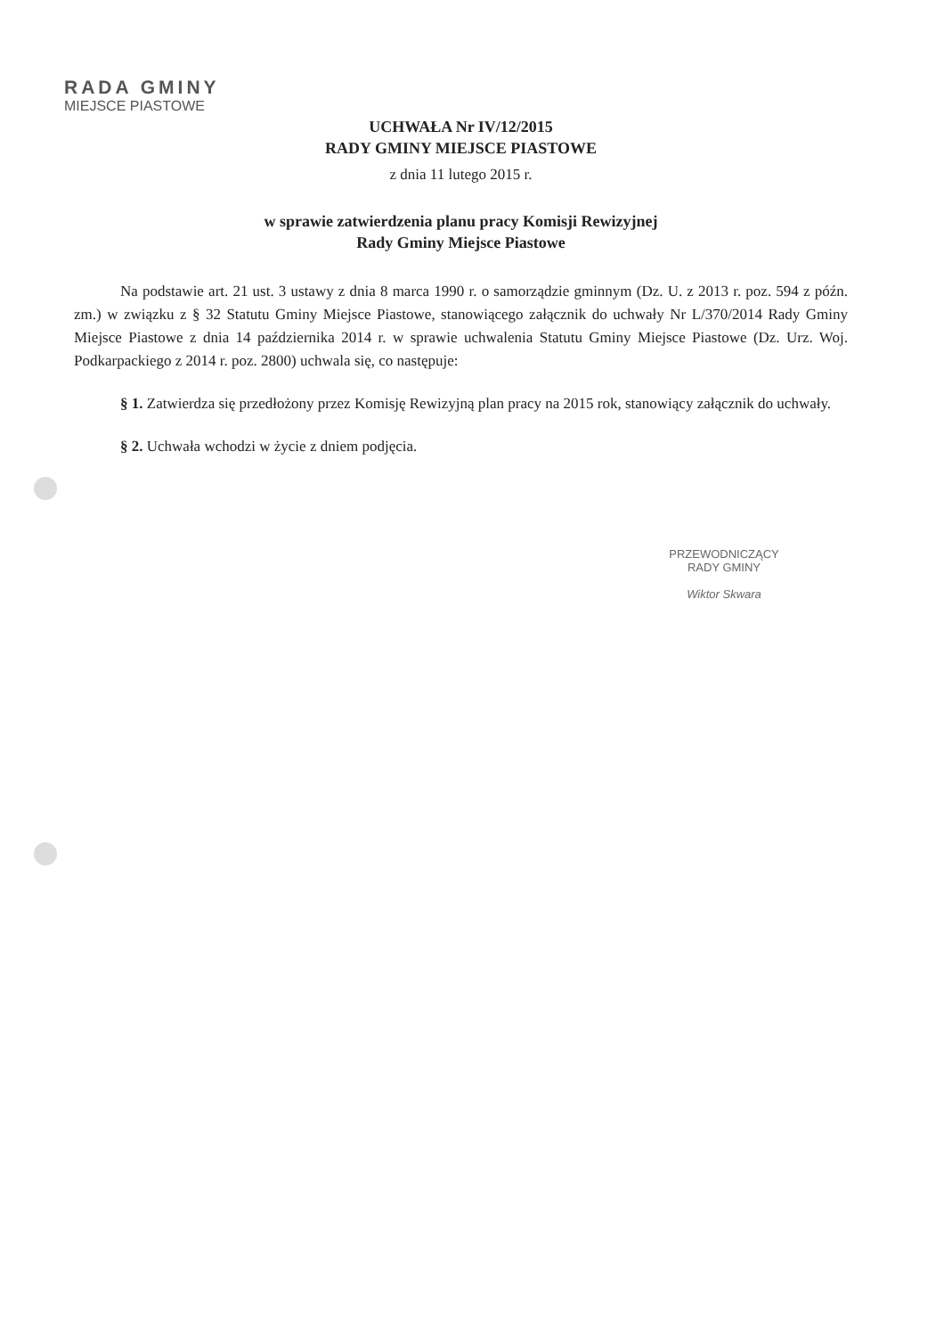RADA GMINY
MIEJSCE PIASTOWE
UCHWAŁA Nr IV/12/2015
RADY GMINY MIEJSCE PIASTOWE
z dnia 11 lutego 2015 r.
w sprawie zatwierdzenia planu pracy Komisji Rewizyjnej
Rady Gminy Miejsce Piastowe
Na podstawie art. 21 ust. 3 ustawy z dnia 8 marca 1990 r. o samorządzie gminnym (Dz. U. z 2013 r. poz. 594 z późn. zm.) w związku z § 32 Statutu Gminy Miejsce Piastowe, stanowiącego załącznik do uchwały Nr L/370/2014 Rady Gminy Miejsce Piastowe z dnia 14 października 2014 r. w sprawie uchwalenia Statutu Gminy Miejsce Piastowe (Dz. Urz. Woj. Podkarpackiego z 2014 r. poz. 2800) uchwala się, co następuje:
§ 1. Zatwierdza się przedłożony przez Komisję Rewizyjną plan pracy na 2015 rok, stanowiący załącznik do uchwały.
§ 2. Uchwała wchodzi w życie z dniem podjęcia.
PRZEWODNICZĄCY
RADY GMINY
Wiktor Skwara